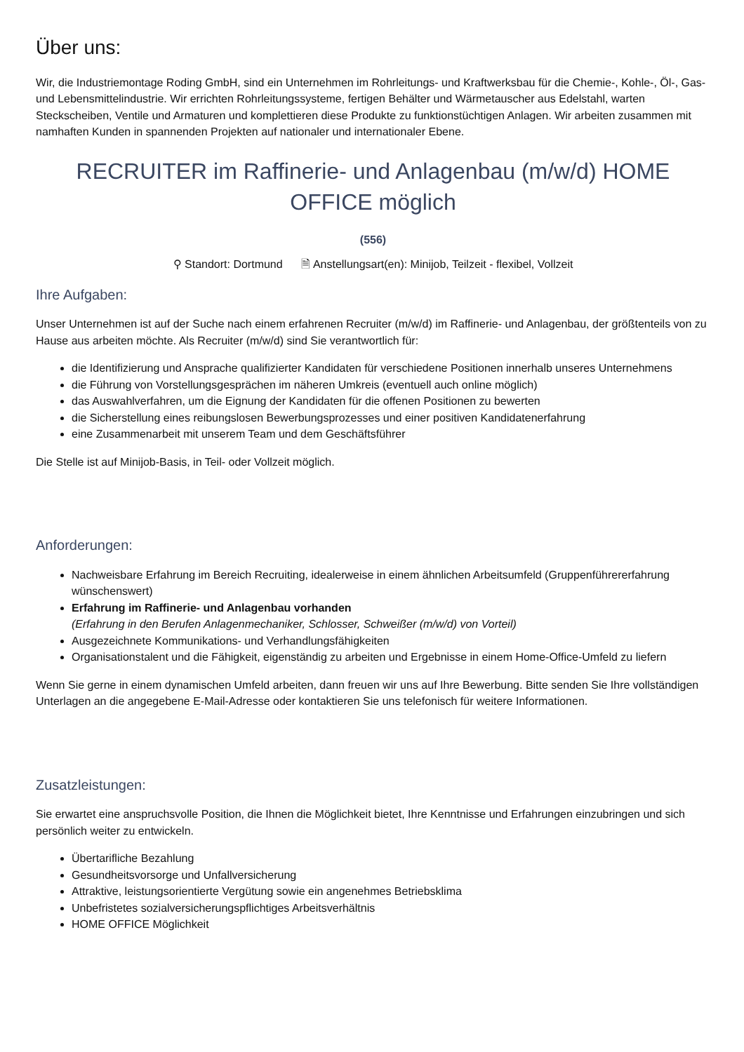Über uns:
Wir, die Industriemontage Roding GmbH, sind ein Unternehmen im Rohrleitungs- und Kraftwerksbau für die Chemie-, Kohle-, Öl-, Gas- und Lebensmittelindustrie. Wir errichten Rohrleitungssysteme, fertigen Behälter und Wärmetauscher aus Edelstahl, warten Steckscheiben, Ventile und Armaturen und komplettieren diese Produkte zu funktionstüchtigen Anlagen. Wir arbeiten zusammen mit namhaften Kunden in spannenden Projekten auf nationaler und internationaler Ebene.
RECRUITER im Raffinerie- und Anlagenbau (m/w/d) HOME OFFICE möglich
(556)
⚲ Standort: Dortmund 🗎 Anstellungsart(en): Minijob, Teilzeit - flexibel, Vollzeit
Ihre Aufgaben:
Unser Unternehmen ist auf der Suche nach einem erfahrenen Recruiter (m/w/d) im Raffinerie- und Anlagenbau, der größtenteils von zu Hause aus arbeiten möchte. Als Recruiter (m/w/d) sind Sie verantwortlich für:
die Identifizierung und Ansprache qualifizierter Kandidaten für verschiedene Positionen innerhalb unseres Unternehmens
die Führung von Vorstellungsgesprächen im näheren Umkreis (eventuell auch online möglich)
das Auswahlverfahren, um die Eignung der Kandidaten für die offenen Positionen zu bewerten
die Sicherstellung eines reibungslosen Bewerbungsprozesses und einer positiven Kandidatenerfahrung
eine Zusammenarbeit mit unserem Team und dem Geschäftsführer
Die Stelle ist auf Minijob-Basis, in Teil- oder Vollzeit möglich.
Anforderungen:
Nachweisbare Erfahrung im Bereich Recruiting, idealerweise in einem ähnlichen Arbeitsumfeld (Gruppenführererfahrung wünschenswert)
Erfahrung im Raffinerie- und Anlagenbau vorhanden
(Erfahrung in den Berufen Anlagenmechaniker, Schlosser, Schweißer (m/w/d) von Vorteil)
Ausgezeichnete Kommunikations- und Verhandlungsfähigkeiten
Organisationstalent und die Fähigkeit, eigenständig zu arbeiten und Ergebnisse in einem Home-Office-Umfeld zu liefern
Wenn Sie gerne in einem dynamischen Umfeld arbeiten, dann freuen wir uns auf Ihre Bewerbung. Bitte senden Sie Ihre vollständigen Unterlagen an die angegebene E-Mail-Adresse oder kontaktieren Sie uns telefonisch für weitere Informationen.
Zusatzleistungen:
Sie erwartet eine anspruchsvolle Position, die Ihnen die Möglichkeit bietet, Ihre Kenntnisse und Erfahrungen einzubringen und sich persönlich weiter zu entwickeln.
Übertarifliche Bezahlung
Gesundheitsvorsorge und Unfallversicherung
Attraktive, leistungsorientierte Vergütung sowie ein angenehmes Betriebsklima
Unbefristetes sozialversicherungspflichtiges Arbeitsverhältnis
HOME OFFICE Möglichkeit